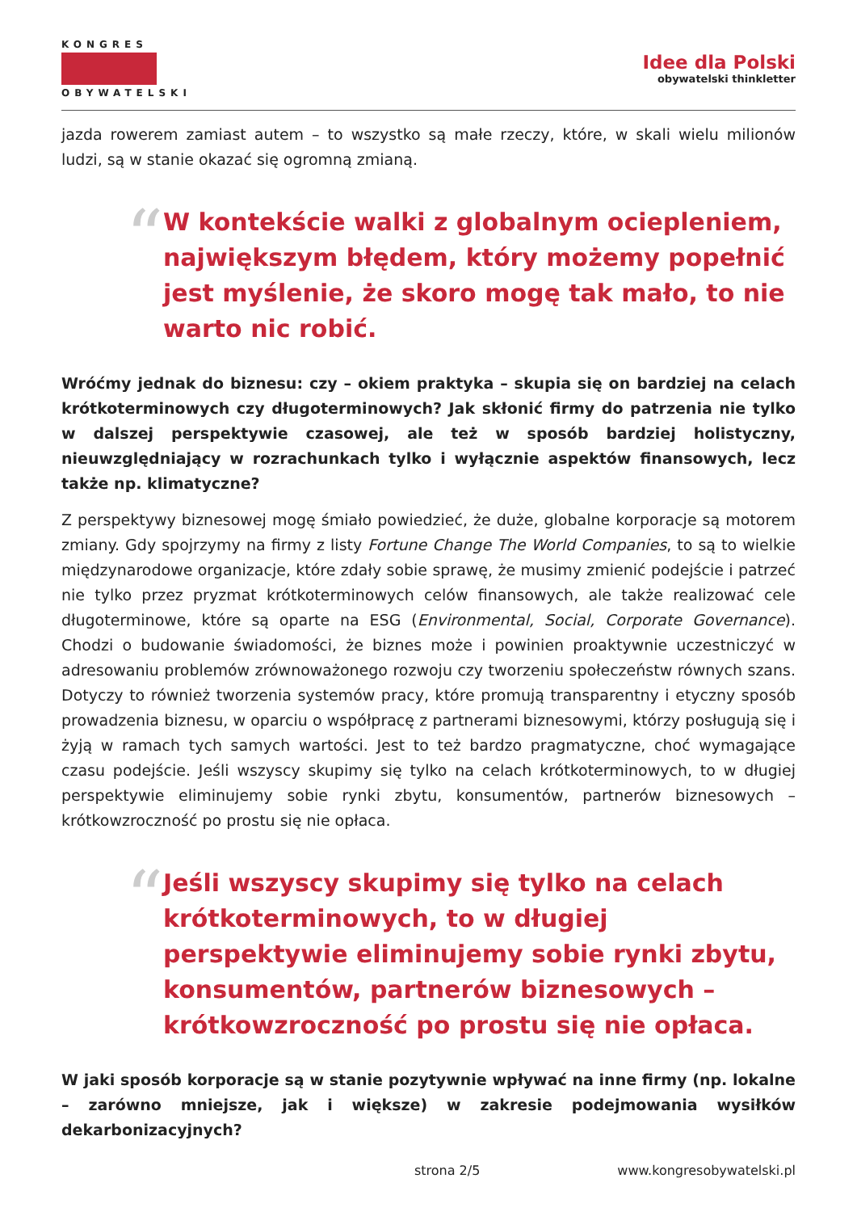KONGRES
OBYWATELSKI
Idee dla Polski
obywatelski thinkletter
jazda rowerem zamiast autem – to wszystko są małe rzeczy, które, w skali wielu milionów ludzi, są w stanie okazać się ogromną zmianą.
“
W kontekście walki z globalnym ociepleniem, największym błędem, który możemy popełnić jest myślenie, że skoro mogę tak mało, to nie warto nic robić.
Wróćmy jednak do biznesu: czy – okiem praktyka – skupia się on bardziej na celach krótkoterminowych czy długoterminowych? Jak skłonić firmy do patrzenia nie tylko w dalszej perspektywie czasowej, ale też w sposób bardziej holistyczny, nieuwzględniający w rozrachunkach tylko i wyłącznie aspektów finansowych, lecz także np. klimatyczne?
Z perspektywy biznesowej mogę śmiało powiedzieć, że duże, globalne korporacje są motorem zmiany. Gdy spojrzymy na firmy z listy Fortune Change The World Companies, to są to wielkie międzynarodowe organizacje, które zdały sobie sprawę, że musimy zmienić podejście i patrzeć nie tylko przez pryzmat krótkoterminowych celów finansowych, ale także realizować cele długoterminowe, które są oparte na ESG (Environmental, Social, Corporate Governance). Chodzi o budowanie świadomości, że biznes może i powinien proaktywnie uczestniczyć w adresowaniu problemów zrównoważonego rozwoju czy tworzeniu społeczeństw równych szans. Dotyczy to również tworzenia systemów pracy, które promują transparentny i etyczny sposób prowadzenia biznesu, w oparciu o współpracę z partnerami biznesowymi, którzy posługują się i żyją w ramach tych samych wartości. Jest to też bardzo pragmatyczne, choć wymagające czasu podejście. Jeśli wszyscy skupimy się tylko na celach krótkoterminowych, to w długiej perspektywie eliminujemy sobie rynki zbytu, konsumentów, partnerów biznesowych – krótkowzroczność po prostu się nie opłaca.
“
Jeśli wszyscy skupimy się tylko na celach krótkoterminowych, to w długiej perspektywie eliminujemy sobie rynki zbytu, konsumentów, partnerów biznesowych – krótkowzroczność po prostu się nie opłaca.
W jaki sposób korporacje są w stanie pozytywnie wpływać na inne firmy (np. lokalne – zarówno mniejsze, jak i większe) w zakresie podejmowania wysiłków dekarbonizacyjnych?
strona 2/5 www.kongresobywatelski.pl